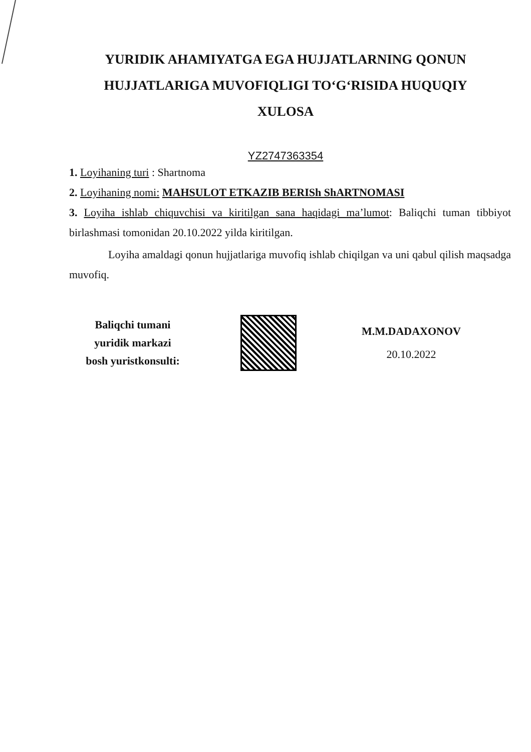YURIDIK AHAMIYATGA EGA HUJJATLARNING QONUN HUJJATLARIGA MUVOFIQLIGI TO‘G‘RISIDA HUQUQIY XULOSA
YZ2747363354
1. Loyihaning turi : Shartnoma
2. Loyihaning nomi: MAHSULOT ETKAZIB BERISh ShARTNOMASI
3. Loyiha ishlab chiquvchisi va kiritilgan sana haqidagi ma’lumot: Baliqchi tuman tibbiyot birlashmasi tomonidan 20.10.2022 yilda kiritilgan.
Loyiha amaldagi qonun hujjatlariga muvofiq ishlab chiqilgan va uni qabul qilish maqsadga muvofiq.
Baliqchi tumani
yuridik markazi
bosh yuristkonsulti:
M.M.DADAXONOV
20.10.2022